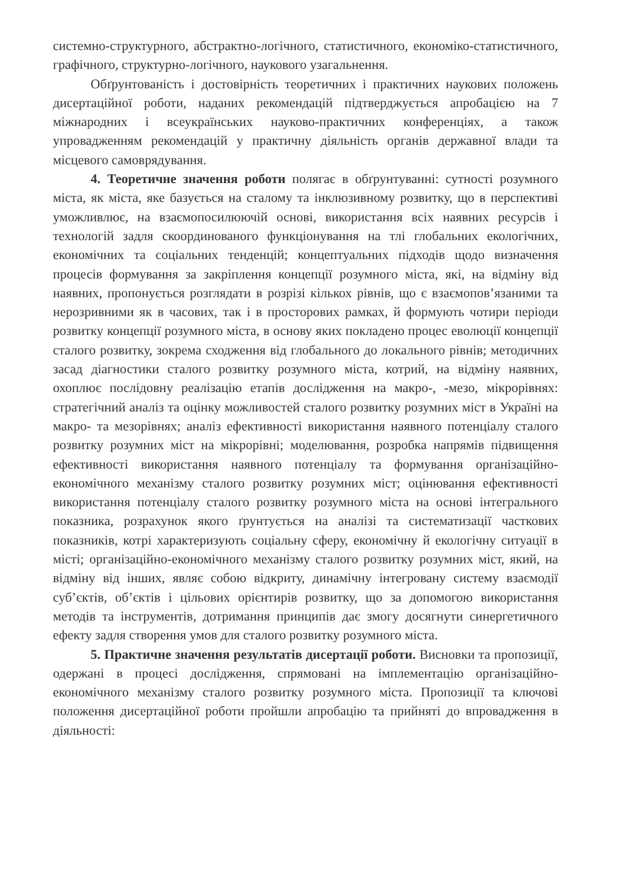системно-структурного, абстрактно-логічного, статистичного, економіко-статистичного, графічного, структурно-логічного, наукового узагальнення.
Обґрунтованість і достовірність теоретичних і практичних наукових положень дисертаційної роботи, наданих рекомендацій підтверджується апробацією на 7 міжнародних і всеукраїнських науково-практичних конференціях, а також упровадженням рекомендацій у практичну діяльність органів державної влади та місцевого самоврядування.
4. Теоретичне значення роботи полягає в обґрунтуванні: сутності розумного міста, як міста, яке базується на сталому та інклюзивному розвитку, що в перспективі уможливлює, на взаємопосилюючій основі, використання всіх наявних ресурсів і технологій задля скоординованого функціонування на тлі глобальних екологічних, економічних та соціальних тенденцій; концептуальних підходів щодо визначення процесів формування за закріплення концепції розумного міста, які, на відміну від наявних, пропонується розглядати в розрізі кількох рівнів, що є взаємопов’язаними та нерозривними як в часових, так і в просторових рамках, й формують чотири періоди розвитку концепції розумного міста, в основу яких покладено процес еволюції концепції сталого розвитку, зокрема сходження від глобального до локального рівнів; методичних засад діагностики сталого розвитку розумного міста, котрий, на відміну наявних, охоплює послідовну реалізацію етапів дослідження на макро-, -мезо, мікрорівнях: стратегічний аналіз та оцінку можливостей сталого розвитку розумних міст в Україні на макро- та мезорівнях; аналіз ефективності використання наявного потенціалу сталого розвитку розумних міст на мікрорівні; моделювання, розробка напрямів підвищення ефективності використання наявного потенціалу та формування організаційно-економічного механізму сталого розвитку розумних міст; оцінювання ефективності використання потенціалу сталого розвитку розумного міста на основі інтегрального показника, розрахунок якого ґрунтується на аналізі та систематизації часткових показників, котрі характеризують соціальну сферу, економічну й екологічну ситуації в місті; організаційно-економічного механізму сталого розвитку розумних міст, який, на відміну від інших, являє собою відкриту, динамічну інтегровану систему взаємодії суб’єктів, об’єктів і цільових орієнтирів розвитку, що за допомогою використання методів та інструментів, дотримання принципів дає змогу досягнути синергетичного ефекту задля створення умов для сталого розвитку розумного міста.
5. Практичне значення результатів дисертації роботи. Висновки та пропозиції, одержані в процесі дослідження, спрямовані на імплементацію організаційно-економічного механізму сталого розвитку розумного міста. Пропозиції та ключові положення дисертаційної роботи пройшли апробацію та прийняті до впровадження в діяльності: